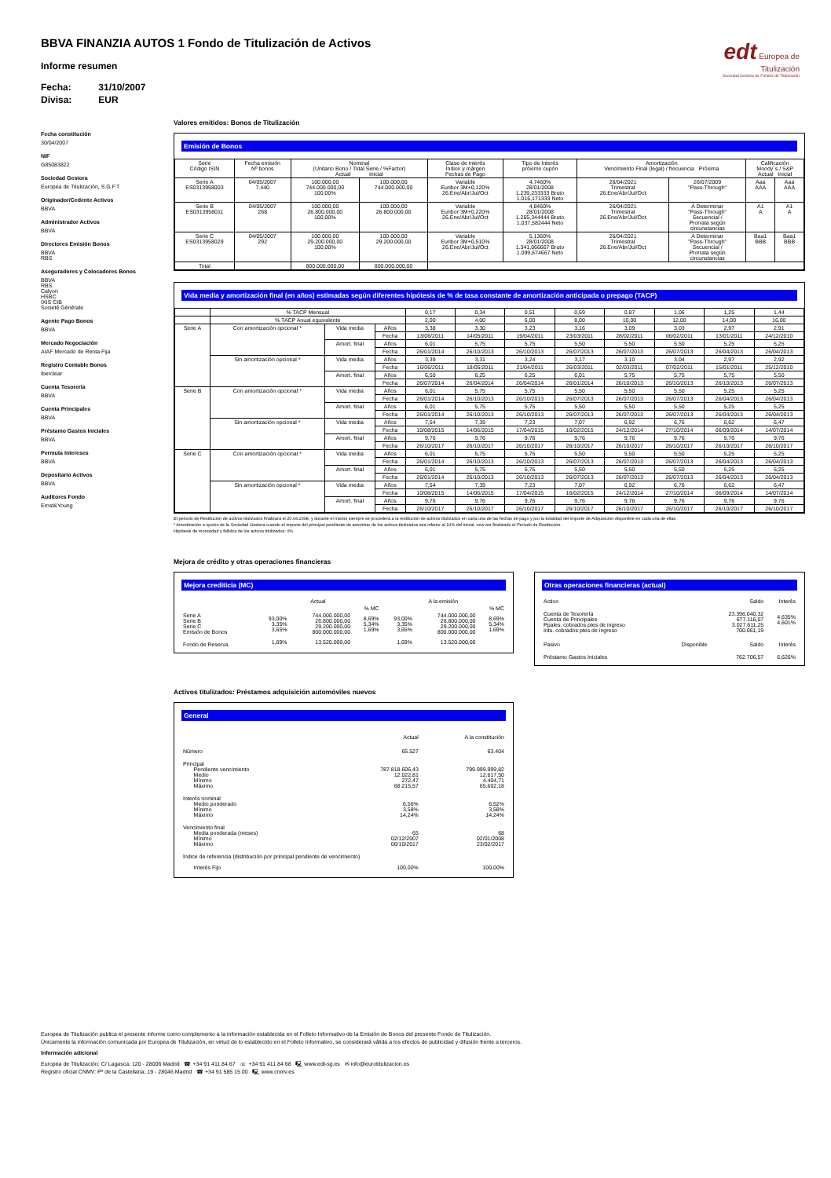edt Europea de
Titulización
Sociedad Gestora de Fondos de Titulización
BBVA FINANZIA AUTOS 1 Fondo de Titulización de Activos
Informe resumen
Fecha: 31/10/2007
Divisa: EUR
Fecha constitución
30/04/2007
NIF
G85083822
Sociedad Gestora
Europea de Titulización, S.G.F.T
Originador/Cedente Activos
BBVA
Administrador Activos
BBVA
Directores Emisión Bonos
BBVA
RBS
Aseguradores y Colocadores Bonos
BBVA
RBS
Calyon
HSBC
IXIS CIB
Societé Générale
Agente Pago Bonos
BBVA
Mercado Negociación
AIAF Mercado de Renta Fija
Registro Contable Bonos
Iberclear
Cuenta Tesorería
BBVA
Cuenta Principales
BBVA
Préstamo Gastos Iniciales
BBVA
Permuta Intereses
BBVA
Depositario Activos
BBVA
Auditores Fondo
Ernst&Young
Valores emitidos: Bonos de Titulización
Emisión de Bonos
| Serie Código ISIN | Fecha emisión Nº bonos | Nominal (Unitario Bono / Total Serie / %Factor) Actual Inicial | | Clase de interés Índice y márgen Fechas de Pago | Tipo de Interés próximo cupón | Amortización Vencimiento Final (legal) / frecuencia Próxima | | Calificación Moody´s / S&P Actual Inicial | |
| --- | --- | --- | --- | --- | --- | --- | --- | --- | --- |
| Serie A ES0313958003 | 04/05/2007 7.440 | 100.000,00 744.000.000,00 100,00% | 100.000,00 744.000.000,00 | Variable Euribor 3M+0,120% 26.Ene/Abr/Jul/Oct | 4,7460% 28/01/2008 1.239,233333 Bruto 1.016,171333 Neto | 26/04/2021 Trimestral 26.Ene/Abr/Jul/Oct | 26/07/2009 "Pass-Through" | Aaa AAA | Aaa AAA |
| Serie B ES0313958011 | 04/05/2007 268 | 100.000,00 26.800.000,00 100,00% | 100.000,00 26.800.000,00 | Variable Euribor 3M+0,220% 26.Ene/Abr/Jul/Oct | 4,8460% 28/01/2008 1.265,344444 Bruto 1.037,582444 Neto | 26/04/2021 Trimestral 26.Ene/Abr/Jul/Oct | A Determinar "Pass-Through" Secuencial / Prorrata según circunstancias | A1 A | A1 A |
| Serie C ES0313958029 | 04/05/2007 292 | 100.000,00 29.200.000,00 100,00% | 100.000,00 29.200.000,00 | Variable Euribor 3M+0,510% 26.Ene/Abr/Jul/Oct | 5,1360% 28/01/2008 1.341,066667 Bruto 1.099,674667 Neto | 26/04/2021 Trimestral 26.Ene/Abr/Jul/Oct | A Determinar "Pass-Through" Secuencial / Prorrata según circunstancias | Baa1 BBB | Baa1 BBB |
| Total | | 800.000.000,00 | 800.000.000,00 | | | | | | |
Vida media y amortización final (en años) estimadas según diferentes hipótesis de % de tasa constante de amortización anticipada o prepago (TACP)
| | % TACP Mensual | | | 0,17 | 0,34 | 0,51 | 0,69 | 0,87 | 1,06 | 1,25 | 1,44 |
| | % TACP Anual equivalente | | | 2,00 | 4,00 | 6,00 | 8,00 | 10,00 | 12,00 | 14,00 | 16,00 |
| Serie A | Con amortización opcional * | Vida media | Años | 3,38 | 3,30 | 3,23 | 3,16 | 3,09 | 3,03 | 2,97 | 2,91 |
| | | | Fecha | 13/06/2011 | 14/05/2011 | 19/04/2011 | 23/03/2011 | 28/02/2011 | 06/02/2011 | 13/01/2011 | 24/12/2010 |
| | | Amort. final | Años | 6,01 | 5,75 | 5,75 | 5,50 | 5,50 | 5,50 | 5,25 | 5,25 |
| | | | Fecha | 26/01/2014 | 26/10/2013 | 26/10/2013 | 26/07/2013 | 26/07/2013 | 26/07/2013 | 26/04/2013 | 26/04/2013 |
| | Sin amortización opcional * | Vida media | Años | 3,39 | 3,31 | 3,24 | 3,17 | 3,10 | 3,04 | 2,97 | 2,92 |
| | | | Fecha | 16/06/2011 | 18/05/2011 | 21/04/2011 | 26/03/2011 | 02/03/2011 | 07/02/2011 | 15/01/2011 | 25/12/2010 |
| | | Amort. final | Años | 6,50 | 6,25 | 6,25 | 6,01 | 5,75 | 5,75 | 5,75 | 5,50 |
| | | | Fecha | 26/07/2014 | 26/04/2014 | 26/04/2014 | 26/01/2014 | 26/10/2013 | 26/10/2013 | 26/10/2013 | 26/07/2013 |
| Serie B | Con amortización opcional * | Vida media | Años | 6,01 | 5,75 | 5,75 | 5,50 | 5,50 | 5,50 | 5,25 | 5,25 |
| | | | Fecha | 26/01/2014 | 26/10/2013 | 26/10/2013 | 26/07/2013 | 26/07/2013 | 26/07/2013 | 26/04/2013 | 26/04/2013 |
| | | Amort. final | Años | 6,01 | 5,75 | 5,75 | 5,50 | 5,50 | 5,50 | 5,25 | 5,25 |
| | | | Fecha | 26/01/2014 | 26/10/2013 | 26/10/2013 | 26/07/2013 | 26/07/2013 | 26/07/2013 | 26/04/2013 | 26/04/2013 |
| | Sin amortización opcional * | Vida media | Años | 7,54 | 7,39 | 7,23 | 7,07 | 6,92 | 6,76 | 6,62 | 6,47 |
| | | | Fecha | 10/08/2015 | 14/06/2015 | 17/04/2015 | 16/02/2015 | 24/12/2014 | 27/10/2014 | 06/09/2014 | 14/07/2014 |
| | | Amort. final | Años | 9,76 | 9,76 | 9,76 | 9,76 | 9,76 | 9,76 | 9,76 | 9,76 |
| | | | Fecha | 26/10/2017 | 26/10/2017 | 26/10/2017 | 26/10/2017 | 26/10/2017 | 26/10/2017 | 26/10/2017 | 26/10/2017 |
| Serie C | Con amortización opcional * | Vida media | Años | 6,01 | 5,75 | 5,75 | 5,50 | 5,50 | 5,50 | 5,25 | 5,25 |
| | | | Fecha | 26/01/2014 | 26/10/2013 | 26/10/2013 | 26/07/2013 | 26/07/2013 | 26/07/2013 | 26/04/2013 | 26/04/2013 |
| | | Amort. final | Años | 6,01 | 5,75 | 5,75 | 5,50 | 5,50 | 5,50 | 5,25 | 5,25 |
| | | | Fecha | 26/01/2014 | 26/10/2013 | 26/10/2013 | 26/07/2013 | 26/07/2013 | 26/07/2013 | 26/04/2013 | 26/04/2013 |
| | Sin amortización opcional * | Vida media | Años | 7,54 | 7,39 | 7,23 | 7,07 | 6,92 | 6,76 | 6,62 | 6,47 |
| | | | Fecha | 10/08/2015 | 14/06/2015 | 17/04/2015 | 16/02/2015 | 24/12/2014 | 27/10/2014 | 06/09/2014 | 14/07/2014 |
| | | Amort. final | Años | 9,76 | 9,76 | 9,76 | 9,76 | 9,76 | 9,76 | 9,76 | 9,76 |
| | | | Fecha | 26/10/2017 | 26/10/2017 | 26/10/2017 | 26/10/2017 | 26/10/2017 | 26/10/2017 | 26/10/2017 | 26/10/2017 |
El periodo de Restitución de activos titulizados finalizará el 20.04.2008, y durante el mismo siempre se procederá a la restitución de activos titulizados en cada una de las fechas de pago y por la totalidad del Importe de Adquisición disponible en cada una de ellas.
* Amortización a opción de la Sociedad Gestora cuando el importe del principal pendiente de amortizar de los activos titulizados sea inferior al 10% del inicial, una vez finalizado el Periodo de Restitución.
Hipótesis de morosidad y fallidos de los activos titulizados: 0%.
Mejora de crédito y otras operaciones financieras
Mejora crediticia (MC)
| | Actual | | | A la emisión | | |
| | | | % MC | | | % MC |
| Serie A Serie B Serie C Emisión de Bonos | 93,00% 3,35% 3,65% | 744.000.000,00 26.800.000,00 29.200.000,00 800.000.000,00 | 8,69% 5,34% 1,69% | 93,00% 3,35% 3,65% | 744.000.000,00 26.800.000,00 29.200.000,00 800.000.000,00 | 8,69% 5,34% 1,69% |
| Fondo de Reserva | 1,69% | 13.520.000,00 | | 1,69% | 13.520.000,00 | |
Otras operaciones financieras (actual)
| Activo | | Saldo | Interés |
| Cuenta de Tesorería Cuenta de Principales Ppales. cobrados ptes de ingreso Ints. cobrados ptes de ingreso | | 23.396.040,32 677.116,07 3.027.611,25 700.061,19 | 4,635% 4,601% |
| Pasivo | Disponible | Saldo | Interés |
| Préstamo Gastos Iniciales | | 762.706,57 | 6,626% |
Activos titulizados: Préstamos adquisición automóviles nuevos
General
| | Actual | A la constitución |
| Número | 65.527 | 63.404 |
| Principal Pendiente vencimiento Medio Mínimo Máximo | 787.818.606,43 12.022,81 272,47 68.215,57 | 799.999.999,82 12.617,50 4.404,71 65.602,18 |
| Interés nominal Medio ponderado Mínimo Máximo | 6,56% 3,58% 14,24% | 6,52% 3,58% 14,24% |
| Vencimiento final Media ponderada (meses) Mínimo Máximo | 65 02/12/2007 06/10/2017 | 68 02/01/2008 23/02/2017 |
| Índice de referencia (distribución por principal pendiente de vencimiento) | | |
| Interés Fijo | 100,00% | 100,00% |
Europea de Titulización publica el presente informe como complemento a la información establecida en el Folleto Informativo de la Emisión de Bonos del presente Fondo de Titulización.
Únicamente la información comunicada por Europea de Titulización, en virtud de lo establecido en el Folleto Informativo, se considerará válida a los efectos de publicidad y difusión frente a terceros.
Información adicional
Europea de Titulización: C/ Lagasca, 120 - 28006 Madrid ☎ +34 91 411 84 67 ☏ +34 91 411 84 68 🖳 www.edt-sg.es ✉ info@eurotitulizacion.es
Registro oficial CNMV: Pº de la Castellana, 19 - 28046 Madrid ☎ +34 91 585 15 00 🖳 www.cnmv.es